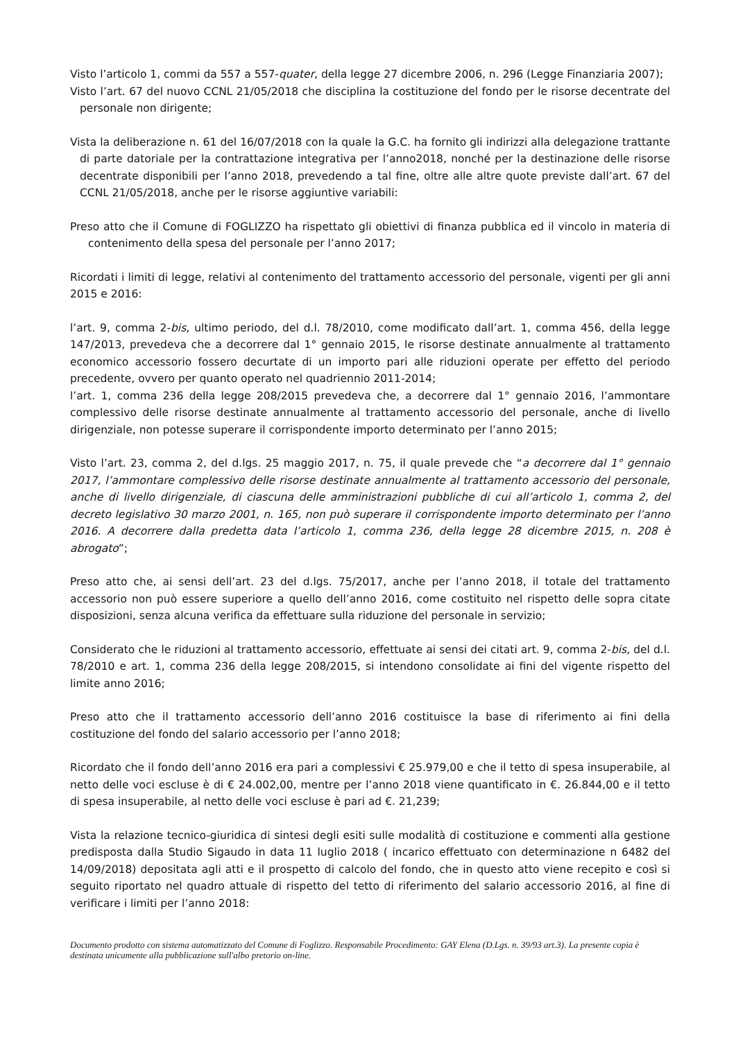Visto l’articolo 1, commi da 557 a 557-quater, della legge 27 dicembre 2006, n. 296 (Legge Finanziaria 2007);
Visto l’art. 67 del nuovo CCNL 21/05/2018 che disciplina la costituzione del fondo per le risorse decentrate del personale non dirigente;
Vista la deliberazione n. 61 del 16/07/2018 con la quale la G.C. ha fornito gli indirizzi alla delegazione trattante di parte datoriale per la contrattazione integrativa per l’anno2018, nonché per la destinazione delle risorse decentrate disponibili per l’anno 2018, prevedendo a tal fine, oltre alle altre quote previste dall’art. 67 del CCNL 21/05/2018, anche per le risorse aggiuntive variabili:
Preso atto che il Comune di FOGLIZZO ha rispettato gli obiettivi di finanza pubblica ed il vincolo in materia di contenimento della spesa del personale per l’anno 2017;
Ricordati i limiti di legge, relativi al contenimento del trattamento accessorio del personale, vigenti per gli anni 2015 e 2016:
l’art. 9, comma 2-bis, ultimo periodo, del d.l. 78/2010, come modificato dall’art. 1, comma 456, della legge 147/2013, prevedeva che a decorrere dal 1° gennaio 2015, le risorse destinate annualmente al trattamento economico accessorio fossero decurtate di un importo pari alle riduzioni operate per effetto del periodo precedente, ovvero per quanto operato nel quadriennio 2011-2014;
l’art. 1, comma 236 della legge 208/2015 prevedeva che, a decorrere dal 1° gennaio 2016, l’ammontare complessivo delle risorse destinate annualmente al trattamento accessorio del personale, anche di livello dirigenziale, non potesse superare il corrispondente importo determinato per l’anno 2015;
Visto l’art. 23, comma 2, del d.lgs. 25 maggio 2017, n. 75, il quale prevede che “a decorrere dal 1° gennaio 2017, l’ammontare complessivo delle risorse destinate annualmente al trattamento accessorio del personale, anche di livello dirigenziale, di ciascuna delle amministrazioni pubbliche di cui all’articolo 1, comma 2, del decreto legislativo 30 marzo 2001, n. 165, non può superare il corrispondente importo determinato per l’anno 2016. A decorrere dalla predetta data l’articolo 1, comma 236, della legge 28 dicembre 2015, n. 208 è abrogato”;
Preso atto che, ai sensi dell’art. 23 del d.lgs. 75/2017, anche per l’anno 2018, il totale del trattamento accessorio non può essere superiore a quello dell’anno 2016, come costituito nel rispetto delle sopra citate disposizioni, senza alcuna verifica da effettuare sulla riduzione del personale in servizio;
Considerato che le riduzioni al trattamento accessorio, effettuate ai sensi dei citati art. 9, comma 2-bis, del d.l. 78/2010 e art. 1, comma 236 della legge 208/2015, si intendono consolidate ai fini del vigente rispetto del limite anno 2016;
Preso atto che il trattamento accessorio dell’anno 2016 costituisce la base di riferimento ai fini della costituzione del fondo del salario accessorio per l’anno 2018;
Ricordato che il fondo dell’anno 2016 era pari a complessivi € 25.979,00 e che il tetto di spesa insuperabile, al netto delle voci escluse è di € 24.002,00, mentre per l’anno 2018 viene quantificato in €. 26.844,00 e il tetto di spesa insuperabile, al netto delle voci escluse è pari ad €. 21,239;
Vista la relazione tecnico-giuridica di sintesi degli esiti sulle modalità di costituzione e commenti alla gestione predisposta dalla Studio Sigaudo in data 11 luglio 2018 ( incarico effettuato con determinazione n 6482 del 14/09/2018) depositata agli atti e il prospetto di calcolo del fondo, che in questo atto viene recepito e così si seguito riportato nel quadro attuale di rispetto del tetto di riferimento del salario accessorio 2016, al fine di verificare i limiti per l’anno 2018:
Documento prodotto con sistema automatizzato del Comune di Foglizzo. Responsabile Procedimento: GAY Elena (D.Lgs. n. 39/93 art.3). La presente copia è destinata unicamente alla pubblicazione sull'albo pretorio on-line.